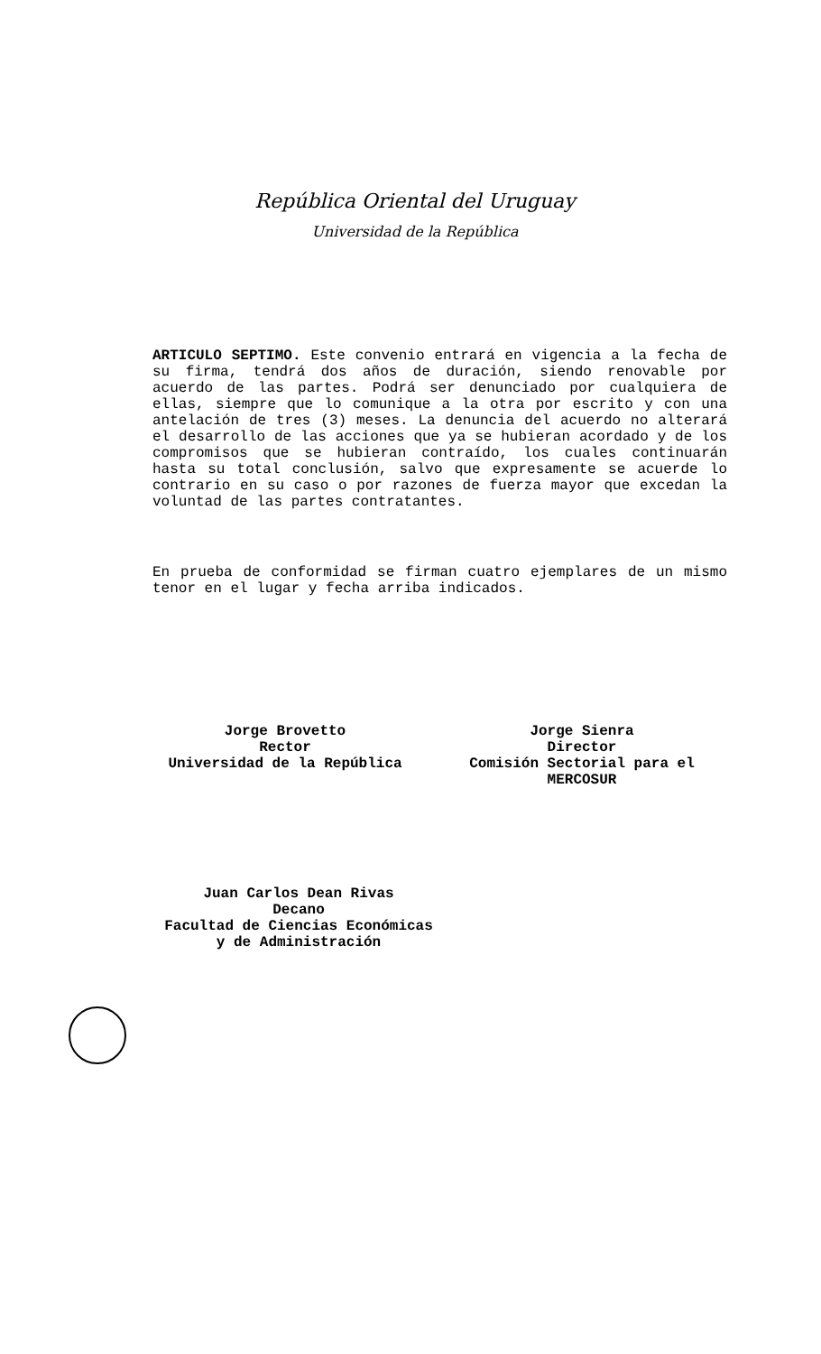República Oriental del Uruguay
Universidad de la República
ARTICULO SEPTIMO. Este convenio entrará en vigencia a la fecha de su firma, tendrá dos años de duración, siendo renovable por acuerdo de las partes. Podrá ser denunciado por cualquiera de ellas, siempre que lo comunique a la otra por escrito y con una antelación de tres (3) meses. La denuncia del acuerdo no alterará el desarrollo de las acciones que ya se hubieran acordado y de los compromisos que se hubieran contraído, los cuales continuarán hasta su total conclusión, salvo que expresamente se acuerde lo contrario en su caso o por razones de fuerza mayor que excedan la voluntad de las partes contratantes.
En prueba de conformidad se firman cuatro ejemplares de un mismo tenor en el lugar y fecha arriba indicados.
Jorge Brovetto
Rector
Universidad de la República
Jorge Sienra
Director
Comisión Sectorial para el MERCOSUR
Juan Carlos Dean Rivas
Decano
Facultad de Ciencias Económicas
y de Administración